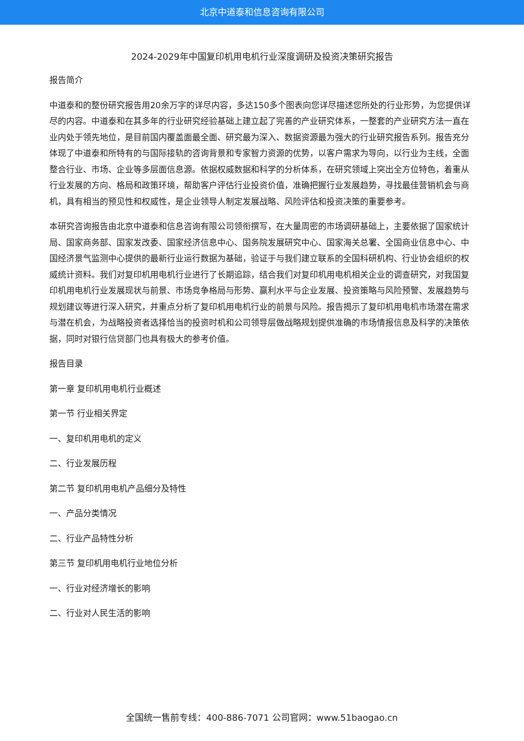北京中道泰和信息咨询有限公司
2024-2029年中国复印机用电机行业深度调研及投资决策研究报告
报告简介
中道泰和的整份研究报告用20余万字的详尽内容，多达150多个图表向您详尽描述您所处的行业形势，为您提供详尽的内容。中道泰和在其多年的行业研究经验基础上建立起了完善的产业研究体系，一整套的产业研究方法一直在业内处于领先地位，是目前国内覆盖面最全面、研究最为深入、数据资源最为强大的行业研究报告系列。报告充分体现了中道泰和所特有的与国际接轨的咨询背景和专家智力资源的优势，以客户需求为导向，以行业为主线，全面整合行业、市场、企业等多层面信息源。依据权威数据和科学的分析体系，在研究领域上突出全方位特色，着重从行业发展的方向、格局和政策环境，帮助客户评估行业投资价值，准确把握行业发展趋势，寻找最佳营销机会与商机，具有相当的预见性和权威性，是企业领导人制定发展战略、风险评估和投资决策的重要参考。
本研究咨询报告由北京中道泰和信息咨询有限公司领衔撰写，在大量周密的市场调研基础上，主要依据了国家统计局、国家商务部、国家发改委、国家经济信息中心、国务院发展研究中心、国家海关总署、全国商业信息中心、中国经济景气监测中心提供的最新行业运行数据为基础，验证于与我们建立联系的全国科研机构、行业协会组织的权威统计资料。我们对复印机用电机行业进行了长期追踪，结合我们对复印机用电机相关企业的调查研究，对我国复印机用电机行业发展现状与前景、市场竞争格局与形势、赢利水平与企业发展、投资策略与风险预警、发展趋势与规划建议等进行深入研究，并重点分析了复印机用电机行业的前景与风险。报告揭示了复印机用电机市场潜在需求与潜在机会，为战略投资者选择恰当的投资时机和公司领导层做战略规划提供准确的市场情报信息及科学的决策依据，同时对银行信贷部门也具有极大的参考价值。
报告目录
第一章 复印机用电机行业概述
第一节 行业相关界定
一、复印机用电机的定义
二、行业发展历程
第二节 复印机用电机产品细分及特性
一、产品分类情况
二、行业产品特性分析
第三节 复印机用电机行业地位分析
一、行业对经济增长的影响
二、行业对人民生活的影响
全国统一售前专线：400-886-7071 公司官网：www.51baogao.cn